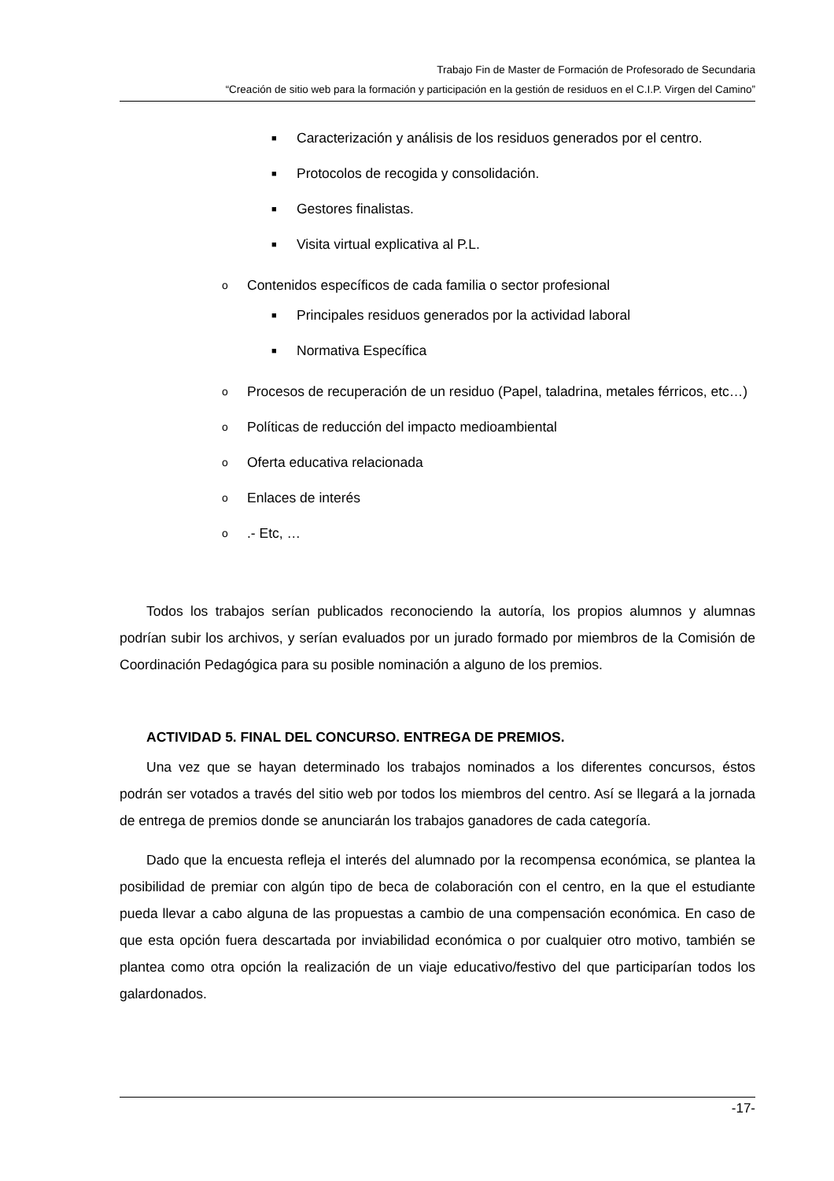Trabajo Fin de Master de Formación de Profesorado de Secundaria
“Creación de sitio web para la formación y participación en la gestión de residuos en el C.I.P. Virgen del Camino”
■ Caracterización y análisis de los residuos generados por el centro.
■ Protocolos de recogida y consolidación.
■ Gestores finalistas.
■ Visita virtual explicativa al P.L.
o
Contenidos específicos de cada familia o sector profesional
■ Principales residuos generados por la actividad laboral
■ Normativa Específica
o
Procesos de recuperación de un residuo (Papel, taladrina, metales férricos, etc…)
o
Políticas de reducción del impacto medioambiental
o
Oferta educativa relacionada
o
Enlaces de interés
o
.- Etc, …
Todos los trabajos serían publicados reconociendo la autoría, los propios alumnos y alumnas podrían subir los archivos, y serían evaluados por un jurado formado por miembros de la Comisión de Coordinación Pedagógica para su posible nominación a alguno de los premios.
ACTIVIDAD 5. FINAL DEL CONCURSO. ENTREGA DE PREMIOS.
Una vez que se hayan determinado los trabajos nominados a los diferentes concursos, éstos podrán ser votados a través del sitio web por todos los miembros del centro. Así se llegará a la jornada de entrega de premios donde se anunciarán los trabajos ganadores de cada categoría.
Dado que la encuesta refleja el interés del alumnado por la recompensa económica, se plantea la posibilidad de premiar con algún tipo de beca de colaboración con el centro, en la que el estudiante pueda llevar a cabo alguna de las propuestas a cambio de una compensación económica. En caso de que esta opción fuera descartada por inviabilidad económica o por cualquier otro motivo, también se plantea como otra opción la realización de un viaje educativo/festivo del que participarían todos los galardonados.
-17-